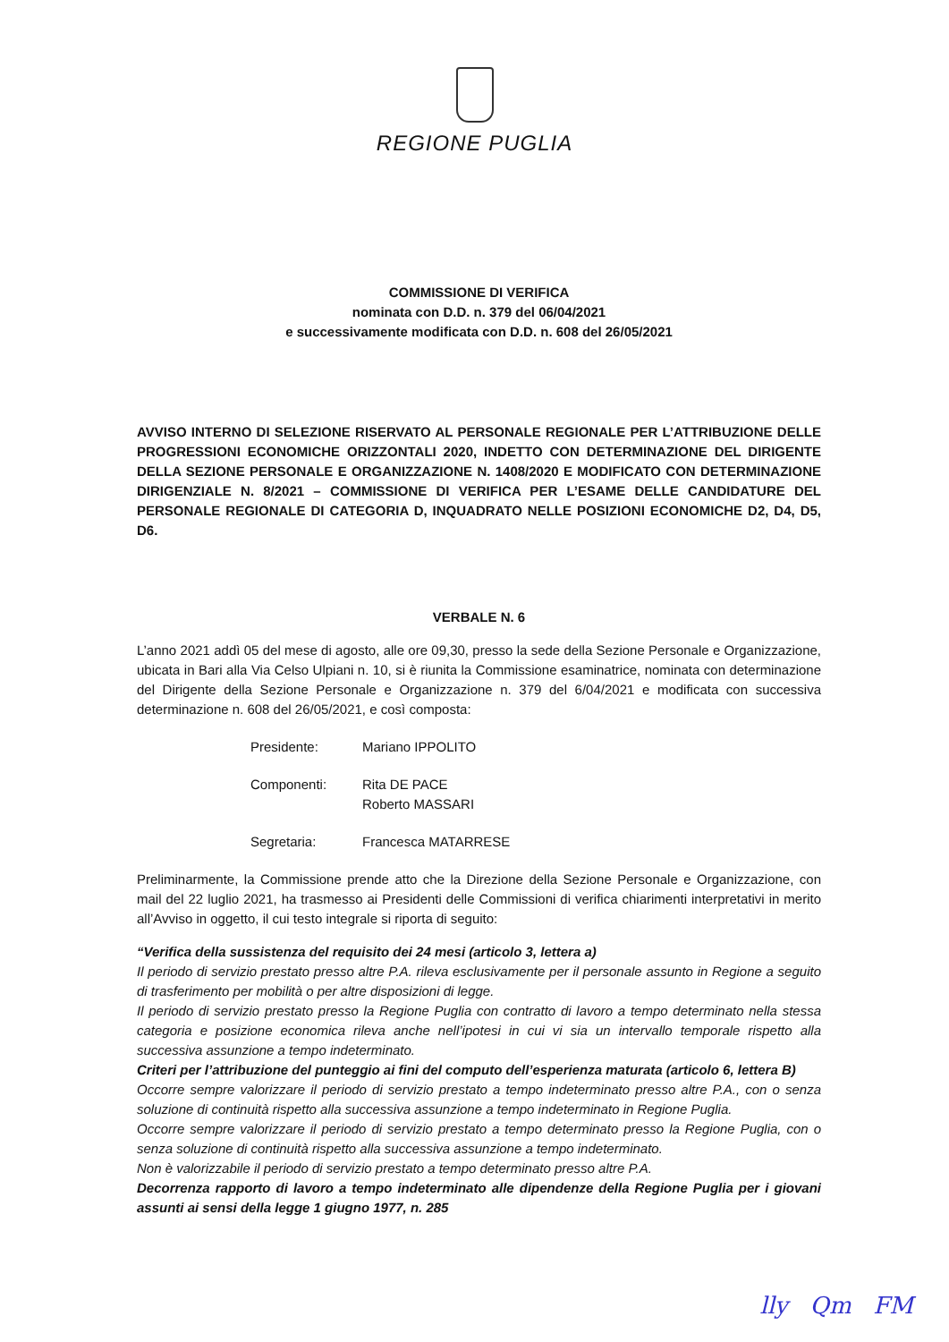REGIONE PUGLIA
COMMISSIONE DI VERIFICA
nominata con D.D. n. 379 del 06/04/2021
e successivamente modificata con D.D. n. 608 del 26/05/2021
AVVISO INTERNO DI SELEZIONE RISERVATO AL PERSONALE REGIONALE PER L’ATTRIBUZIONE DELLE PROGRESSIONI ECONOMICHE ORIZZONTALI 2020, INDETTO CON DETERMINAZIONE DEL DIRIGENTE DELLA SEZIONE PERSONALE E ORGANIZZAZIONE N. 1408/2020 E MODIFICATO CON DETERMINAZIONE DIRIGENZIALE N. 8/2021 – COMMISSIONE DI VERIFICA PER L’ESAME DELLE CANDIDATURE DEL PERSONALE REGIONALE DI CATEGORIA D, INQUADRATO NELLE POSIZIONI ECONOMICHE D2, D4, D5, D6.
VERBALE N. 6
L’anno 2021 addì 05 del mese di agosto, alle ore 09,30, presso la sede della Sezione Personale e Organizzazione, ubicata in Bari alla Via Celso Ulpiani n. 10, si è riunita la Commissione esaminatrice, nominata con determinazione del Dirigente della Sezione Personale e Organizzazione n. 379 del 6/04/2021 e modificata con successiva determinazione n. 608 del 26/05/2021, e così composta:
Presidente: Mariano IPPOLITO
Componenti: Rita DE PACE
Roberto MASSARI
Segretaria: Francesca MATARRESE
Preliminarmente, la Commissione prende atto che la Direzione della Sezione Personale e Organizzazione, con mail del 22 luglio 2021, ha trasmesso ai Presidenti delle Commissioni di verifica chiarimenti interpretativi in merito all’Avviso in oggetto, il cui testo integrale si riporta di seguito:
“Verifica della sussistenza del requisito dei 24 mesi (articolo 3, lettera a)
Il periodo di servizio prestato presso altre P.A. rileva esclusivamente per il personale assunto in Regione a seguito di trasferimento per mobilità o per altre disposizioni di legge.
Il periodo di servizio prestato presso la Regione Puglia con contratto di lavoro a tempo determinato nella stessa categoria e posizione economica rileva anche nell’ipotesi in cui vi sia un intervallo temporale rispetto alla successiva assunzione a tempo indeterminato.
Criteri per l’attribuzione del punteggio ai fini del computo dell’esperienza maturata (articolo 6, lettera B)
Occorre sempre valorizzare il periodo di servizio prestato a tempo indeterminato presso altre P.A., con o senza soluzione di continuità rispetto alla successiva assunzione a tempo indeterminato in Regione Puglia.
Occorre sempre valorizzare il periodo di servizio prestato a tempo determinato presso la Regione Puglia, con o senza soluzione di continuità rispetto alla successiva assunzione a tempo indeterminato.
Non è valorizzabile il periodo di servizio prestato a tempo determinato presso altre P.A.
Decorrenza rapporto di lavoro a tempo indeterminato alle dipendenze della Regione Puglia per i giovani assunti ai sensi della legge 1 giugno 1977, n. 285
lly Qm FM